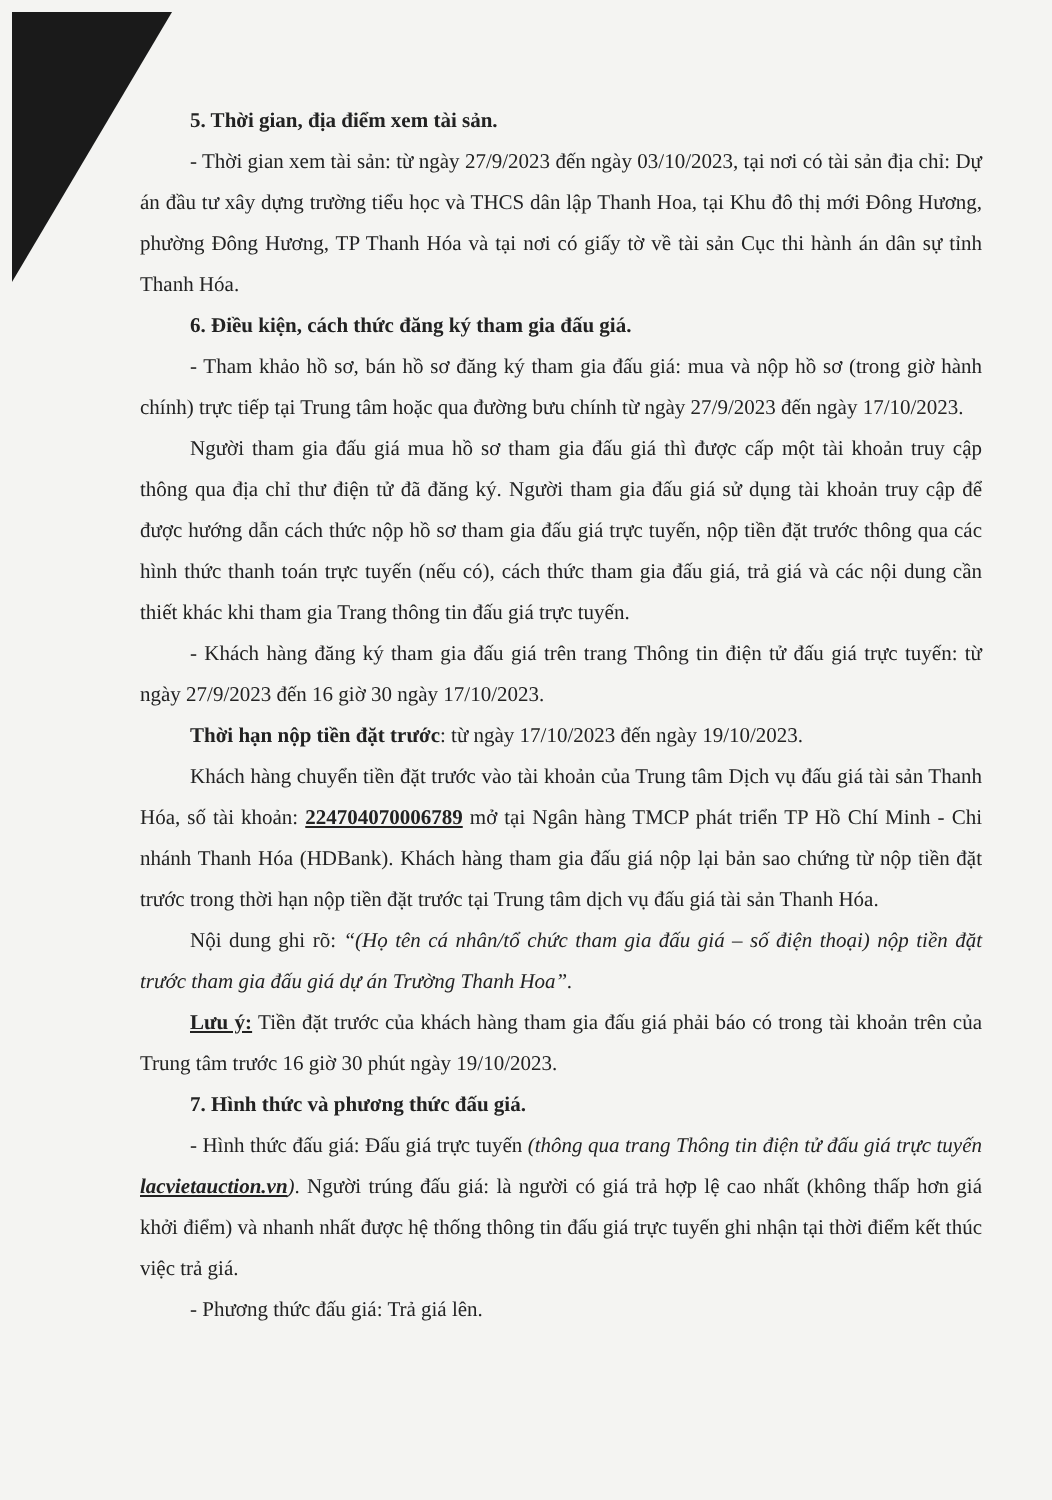5. Thời gian, địa điểm xem tài sản.
- Thời gian xem tài sản: từ ngày 27/9/2023 đến ngày 03/10/2023, tại nơi có tài sản địa chỉ: Dự án đầu tư xây dựng trường tiểu học và THCS dân lập Thanh Hoa, tại Khu đô thị mới Đông Hương, phường Đông Hương, TP Thanh Hóa và tại nơi có giấy tờ về tài sản Cục thi hành án dân sự tỉnh Thanh Hóa.
6. Điều kiện, cách thức đăng ký tham gia đấu giá.
- Tham khảo hồ sơ, bán hồ sơ đăng ký tham gia đấu giá: mua và nộp hồ sơ (trong giờ hành chính) trực tiếp tại Trung tâm hoặc qua đường bưu chính từ ngày 27/9/2023 đến ngày 17/10/2023.
Người tham gia đấu giá mua hồ sơ tham gia đấu giá thì được cấp một tài khoản truy cập thông qua địa chỉ thư điện tử đã đăng ký. Người tham gia đấu giá sử dụng tài khoản truy cập để được hướng dẫn cách thức nộp hồ sơ tham gia đấu giá trực tuyến, nộp tiền đặt trước thông qua các hình thức thanh toán trực tuyến (nếu có), cách thức tham gia đấu giá, trả giá và các nội dung cần thiết khác khi tham gia Trang thông tin đấu giá trực tuyến.
- Khách hàng đăng ký tham gia đấu giá trên trang Thông tin điện tử đấu giá trực tuyến: từ ngày 27/9/2023 đến 16 giờ 30 ngày 17/10/2023.
Thời hạn nộp tiền đặt trước: từ ngày 17/10/2023 đến ngày 19/10/2023.
Khách hàng chuyển tiền đặt trước vào tài khoản của Trung tâm Dịch vụ đấu giá tài sản Thanh Hóa, số tài khoản: 224704070006789 mở tại Ngân hàng TMCP phát triển TP Hồ Chí Minh - Chi nhánh Thanh Hóa (HDBank). Khách hàng tham gia đấu giá nộp lại bản sao chứng từ nộp tiền đặt trước trong thời hạn nộp tiền đặt trước tại Trung tâm dịch vụ đấu giá tài sản Thanh Hóa.
Nội dung ghi rõ: “(Họ tên cá nhân/tổ chức tham gia đấu giá – số điện thoại) nộp tiền đặt trước tham gia đấu giá dự án Trường Thanh Hoa”.
Lưu ý: Tiền đặt trước của khách hàng tham gia đấu giá phải báo có trong tài khoản trên của Trung tâm trước 16 giờ 30 phút ngày 19/10/2023.
7. Hình thức và phương thức đấu giá.
- Hình thức đấu giá: Đấu giá trực tuyến (thông qua trang Thông tin điện tử đấu giá trực tuyến lacvietauction.vn). Người trúng đấu giá: là người có giá trả hợp lệ cao nhất (không thấp hơn giá khởi điểm) và nhanh nhất được hệ thống thông tin đấu giá trực tuyến ghi nhận tại thời điểm kết thúc việc trả giá.
- Phương thức đấu giá: Trả giá lên.